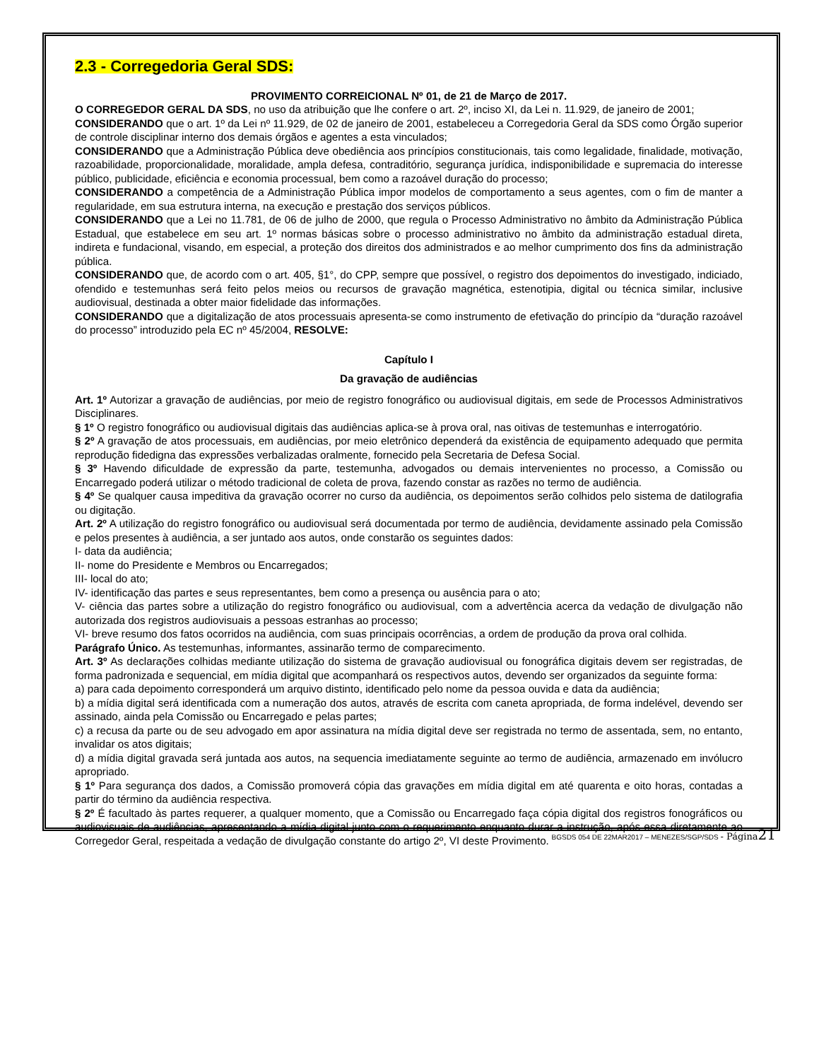2.3 - Corregedoria Geral SDS:
PROVIMENTO CORREICIONAL Nº 01, de 21 de Março de 2017.
O CORREGEDOR GERAL DA SDS, no uso da atribuição que lhe confere o art. 2º, inciso XI, da Lei n. 11.929, de janeiro de 2001;
CONSIDERANDO que o art. 1º da Lei nº 11.929, de 02 de janeiro de 2001, estabeleceu a Corregedoria Geral da SDS como Órgão superior de controle disciplinar interno dos demais órgãos e agentes a esta vinculados;
CONSIDERANDO que a Administração Pública deve obediência aos princípios constitucionais, tais como legalidade, finalidade, motivação, razoabilidade, proporcionalidade, moralidade, ampla defesa, contraditório, segurança jurídica, indisponibilidade e supremacia do interesse público, publicidade, eficiência e economia processual, bem como a razoável duração do processo;
CONSIDERANDO a competência de a Administração Pública impor modelos de comportamento a seus agentes, com o fim de manter a regularidade, em sua estrutura interna, na execução e prestação dos serviços públicos.
CONSIDERANDO que a Lei no 11.781, de 06 de julho de 2000, que regula o Processo Administrativo no âmbito da Administração Pública Estadual, que estabelece em seu art. 1º normas básicas sobre o processo administrativo no âmbito da administração estadual direta, indireta e fundacional, visando, em especial, a proteção dos direitos dos administrados e ao melhor cumprimento dos fins da administração pública.
CONSIDERANDO que, de acordo com o art. 405, §1°, do CPP, sempre que possível, o registro dos depoimentos do investigado, indiciado, ofendido e testemunhas será feito pelos meios ou recursos de gravação magnética, estenotipia, digital ou técnica similar, inclusive audiovisual, destinada a obter maior fidelidade das informações.
CONSIDERANDO que a digitalização de atos processuais apresenta-se como instrumento de efetivação do princípio da “duração razoável do processo” introduzido pela EC nº 45/2004, RESOLVE:
Capítulo I
Da gravação de audiências
Art. 1º Autorizar a gravação de audiências, por meio de registro fonográfico ou audiovisual digitais, em sede de Processos Administrativos Disciplinares.
§ 1º O registro fonográfico ou audiovisual digitais das audiências aplica-se à prova oral, nas oitivas de testemunhas e interrogatório.
§ 2º A gravação de atos processuais, em audiências, por meio eletrônico dependerá da existência de equipamento adequado que permita reprodução fidedigna das expressões verbalizadas oralmente, fornecido pela Secretaria de Defesa Social.
§ 3º Havendo dificuldade de expressão da parte, testemunha, advogados ou demais intervenientes no processo, a Comissão ou Encarregado poderá utilizar o método tradicional de coleta de prova, fazendo constar as razões no termo de audiência.
§ 4º Se qualquer causa impeditiva da gravação ocorrer no curso da audiência, os depoimentos serão colhidos pelo sistema de datilografia ou digitação.
Art. 2º A utilização do registro fonográfico ou audiovisual será documentada por termo de audiência, devidamente assinado pela Comissão e pelos presentes à audiência, a ser juntado aos autos, onde constarão os seguintes dados:
I- data da audiência;
II- nome do Presidente e Membros ou Encarregados;
III- local do ato;
IV- identificação das partes e seus representantes, bem como a presença ou ausência para o ato;
V- ciência das partes sobre a utilização do registro fonográfico ou audiovisual, com a advertência acerca da vedação de divulgação não autorizada dos registros audiovisuais a pessoas estranhas ao processo;
VI- breve resumo dos fatos ocorridos na audiência, com suas principais ocorrências, a ordem de produção da prova oral colhida.
Parágrafo Único. As testemunhas, informantes, assinarão termo de comparecimento.
Art. 3º As declarações colhidas mediante utilização do sistema de gravação audiovisual ou fonográfica digitais devem ser registradas, de forma padronizada e sequencial, em mídia digital que acompanhará os respectivos autos, devendo ser organizados da seguinte forma:
a) para cada depoimento corresponderá um arquivo distinto, identificado pelo nome da pessoa ouvida e data da audiência;
b) a mídia digital será identificada com a numeração dos autos, através de escrita com caneta apropriada, de forma indelével, devendo ser assinado, ainda pela Comissão ou Encarregado e pelas partes;
c) a recusa da parte ou de seu advogado em apor assinatura na mídia digital deve ser registrada no termo de assentada, sem, no entanto, invalidar os atos digitais;
d) a mídia digital gravada será juntada aos autos, na sequencia imediatamente seguinte ao termo de audiência, armazenado em invólucro apropriado.
§ 1º Para segurança dos dados, a Comissão promoverá cópia das gravações em mídia digital em até quarenta e oito horas, contadas a partir do término da audiência respectiva.
§ 2º É facultado às partes requerer, a qualquer momento, que a Comissão ou Encarregado faça cópia digital dos registros fonográficos ou audiovisuais de audiências, apresentando a mídia digital junto com o requerimento enquanto durar a instrução, após essa diretamente ao Corregedor Geral, respeitada a vedação de divulgação constante do artigo 2º, VI deste Provimento.
BGSDS 054 DE 22MAR2017 – MENEZES/SGP/SDS - Página 21